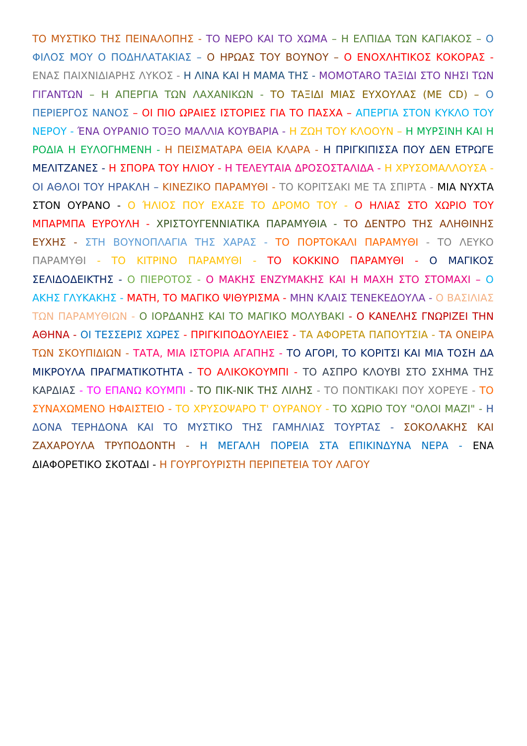ΤΟ ΜΥΣΤΙΚΟ ΤΗΣ ΠΕΙΝΑΛΟΠΗΣ - ΤΟ ΝΕΡΟ ΚΑΙ ΤΟ ΧΩΜΑ – Η ΕΛΠΙΔΑ ΤΩΝ ΚΑΓΙΑΚΟΣ – Ο ΦΙΛΟΣ ΜΟΥ Ο ΠΟΔΗΛΑΤΑΚΙΑΣ – Ο ΗΡΩΑΣ ΤΟΥ ΒΟΥΝΟΥ – Ο ΕΝΟΧΛΗΤΙΚΟΣ ΚΟΚΟΡΑΣ - ΕΝΑΣ ΠΑΙΧΝΙΔΙΑΡΗΣ ΛΥΚΟΣ - Η ΛΙΝΑ ΚΑΙ Η ΜΑΜΑ ΤΗΣ - ΜΟΜΟΤΑRΟ ΤΑΞΙΔΙ ΣΤΟ ΝΗΣΙ ΤΩΝ ΓΙΓΑΝΤΩΝ – Η ΑΠΕΡΓΙΑ ΤΩΝ ΛΑΧΑΝΙΚΩΝ - ΤΟ ΤΑΞΙΔΙ ΜΙΑΣ ΕΥΧΟΥΛΑΣ (ΜΕ CD) – Ο ΠΕΡΙΕΡΓΟΣ ΝΑΝΟΣ – ΟΙ ΠΙΟ ΩΡΑΙΕΣ ΙΣΤΟΡΙΕΣ ΓΙΑ ΤΟ ΠΑΣΧΑ – ΑΠΕΡΓΙΑ ΣΤΟΝ ΚΥΚΛΟ ΤΟΥ ΝΕΡΟΥ - ΈΝΑ ΟΥΡΑΝΙΟ ΤΟΞΟ ΜΑΛΛΙΑ ΚΟΥΒΑΡΙΑ - Η ΖΩΗ ΤΟΥ ΚΛΟΟΥΝ – Η ΜΥΡΣΙΝΗ ΚΑΙ Η ΡΟΔΙΑ Η ΕΥΛΟΓΗΜΕΝΗ - Η ΠΕΙΣΜΑΤΑΡΑ ΘΕΙΑ ΚΛΑΡΑ - Η ΠΡΙΓΚΙΠΙΣΣΑ ΠΟΥ ΔΕΝ ΕΤΡΩΓΕ ΜΕΛΙΤΖΑΝΕΣ - Η ΣΠΟΡΑ ΤΟΥ ΗΛΙΟΥ - Η ΤΕΛΕΥΤΑΙΑ ΔΡΟΣΟΣΤΑΛΙΔΑ - Η ΧΡΥΣΟΜΑΛΛΟΥΣΑ - ΟΙ ΑΘΛΟΙ ΤΟΥ ΗΡΑΚΛΗ – ΚΙΝΕΖΙΚΟ ΠΑΡΑΜΥΘΙ - ΤΟ ΚΟΡΙΤΣΑΚΙ ΜΕ ΤΑ ΣΠΙΡΤΑ - ΜΙΑ ΝΥΧΤΑ ΣΤΟΝ ΟΥΡΑΝΟ - Ο ΉΛΙΟΣ ΠΟΥ ΕΧΑΣΕ ΤΟ ΔΡΟΜΟ ΤΟΥ - Ο ΗΛΙΑΣ ΣΤΟ ΧΩΡΙΟ ΤΟΥ ΜΠΑΡΜΠΑ ΕΥΡΟΥΛΗ - ΧΡΙΣΤΟΥΓΕΝΝΙΑΤΙΚΑ ΠΑΡΑΜΥΘΙΑ - ΤΟ ΔΕΝΤΡΟ ΤΗΣ ΑΛΗΘΙΝΗΣ ΕΥΧΗΣ - ΣΤΗ ΒΟΥΝΟΠΛΑΓΙΑ ΤΗΣ ΧΑΡΑΣ - ΤΟ ΠΟΡΤΟΚΑΛΙ ΠΑΡΑΜΥΘΙ - ΤΟ ΛΕΥΚΟ ΠΑΡΑΜΥΘΙ - ΤΟ ΚΙΤΡΙΝΟ ΠΑΡΑΜΥΘΙ - ΤΟ ΚΟΚΚΙΝΟ ΠΑΡΑΜΥΘΙ - Ο ΜΑΓΙΚΟΣ ΣΕΛΙΔΟΔΕΙΚΤΗΣ - Ο ΠΙΕΡΟΤΟΣ - Ο ΜΑΚΗΣ ΕΝΖΥΜΑΚΗΣ ΚΑΙ Η ΜΑΧΗ ΣΤΟ ΣΤΟΜΑΧΙ – Ο ΑΚΗΣ ΓΛΥΚΑΚΗΣ - ΜΑΤΗ, ΤΟ ΜΑΓΙΚΟ ΨΙΘΥΡΙΣΜΑ - ΜΗΝ ΚΛΑΙΣ ΤΕΝΕΚΕΔΟΥΛΑ - Ο ΒΑΣΙΛΙΑΣ ΤΩΝ ΠΑΡΑΜΥΘΙΩΝ - Ο ΙΟΡΔΑΝΗΣ ΚΑΙ ΤΟ ΜΑΓΙΚΟ ΜΟΛΥΒΑΚΙ - Ο ΚΑΝΕΛΗΣ ΓΝΩΡΙΖΕΙ ΤΗΝ ΑΘΗΝΑ - ΟΙ ΤΕΣΣΕΡΙΣ ΧΩΡΕΣ - ΠΡΙΓΚΙΠΟΔΟΥΛΕΙΕΣ - ΤΑ ΑΦΟΡΕΤΑ ΠΑΠΟΥΤΣΙΑ - ΤΑ ΟΝΕΙΡΑ ΤΩΝ ΣΚΟΥΠΙΔΙΩΝ - ΤΑΤΑ, ΜΙΑ ΙΣΤΟΡΙΑ ΑΓΑΠΗΣ - ΤΟ ΑΓΟΡΙ, ΤΟ ΚΟΡΙΤΣΙ ΚΑΙ ΜΙΑ ΤΟΣΗ ΔΑ ΜΙΚΡΟΥΛΑ ΠΡΑΓΜΑΤΙΚΟΤΗΤΑ - ΤΟ ΑΛΙΚΟΚΟΥΜΠΙ - ΤΟ ΑΣΠΡΟ ΚΛΟΥΒΙ ΣΤΟ ΣΧΗΜΑ ΤΗΣ ΚΑΡΔΙΑΣ - ΤΟ ΕΠΑΝΩ ΚΟΥΜΠΙ - ΤΟ ΠΙΚ-ΝΙΚ ΤΗΣ ΛΙΛΗΣ - ΤΟ ΠΟΝΤΙΚΑΚΙ ΠΟΥ ΧΟΡΕΥΕ - ΤΟ ΣΥΝΑΧΩΜΕΝΟ ΗΦΑΙΣΤΕΙΟ - ΤΟ ΧΡΥΣΟΨΑΡΟ Τ' ΟΥΡΑΝΟΥ - ΤΟ ΧΩΡΙΟ ΤΟΥ "ΟΛΟΙ ΜΑΖΙ" - Η ΔΟΝΑ ΤΕΡΗΔΟΝΑ ΚΑΙ ΤΟ ΜΥΣΤΙΚΟ ΤΗΣ ΓΑΜΗΛΙΑΣ ΤΟΥΡΤΑΣ - ΣΟΚΟΛΑΚΗΣ ΚΑΙ ΖΑΧΑΡΟΥΛΑ ΤΡΥΠΟΔΟΝΤΗ - Η ΜΕΓΑΛΗ ΠΟΡΕΙΑ ΣΤΑ ΕΠΙΚΙΝΔΥΝΑ ΝΕΡΑ - ΕΝΑ ΔΙΑΦΟΡΕΤΙΚΟ ΣΚΟΤΑΔΙ - Η ΓΟΥΡΓΟΥΡΙΣΤΗ ΠΕΡΙΠΕΤΕΙΑ ΤΟΥ ΛΑΓΟΥ